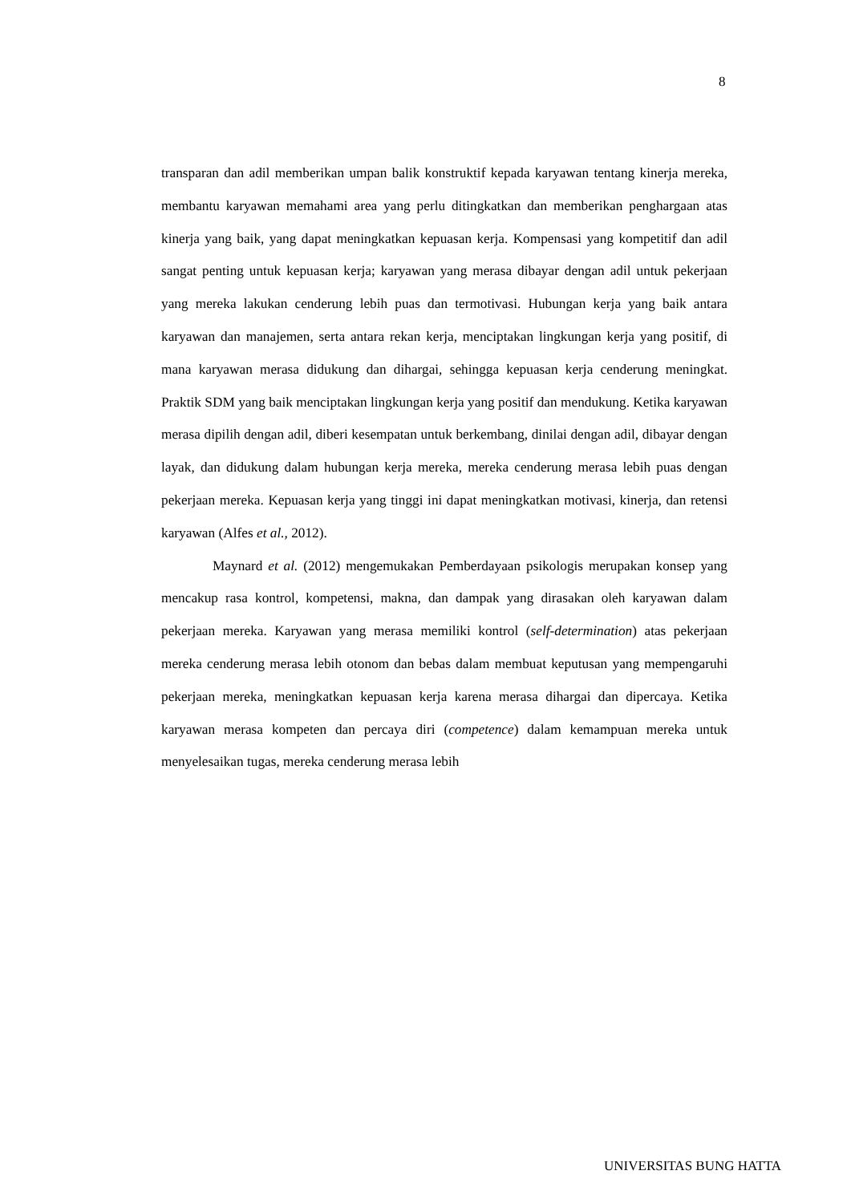8
transparan dan adil memberikan umpan balik konstruktif kepada karyawan tentang kinerja mereka, membantu karyawan memahami area yang perlu ditingkatkan dan memberikan penghargaan atas kinerja yang baik, yang dapat meningkatkan kepuasan kerja. Kompensasi yang kompetitif dan adil sangat penting untuk kepuasan kerja; karyawan yang merasa dibayar dengan adil untuk pekerjaan yang mereka lakukan cenderung lebih puas dan termotivasi. Hubungan kerja yang baik antara karyawan dan manajemen, serta antara rekan kerja, menciptakan lingkungan kerja yang positif, di mana karyawan merasa didukung dan dihargai, sehingga kepuasan kerja cenderung meningkat. Praktik SDM yang baik menciptakan lingkungan kerja yang positif dan mendukung. Ketika karyawan merasa dipilih dengan adil, diberi kesempatan untuk berkembang, dinilai dengan adil, dibayar dengan layak, dan didukung dalam hubungan kerja mereka, mereka cenderung merasa lebih puas dengan pekerjaan mereka. Kepuasan kerja yang tinggi ini dapat meningkatkan motivasi, kinerja, dan retensi karyawan (Alfes et al., 2012).
Maynard et al. (2012) mengemukakan Pemberdayaan psikologis merupakan konsep yang mencakup rasa kontrol, kompetensi, makna, dan dampak yang dirasakan oleh karyawan dalam pekerjaan mereka. Karyawan yang merasa memiliki kontrol (self-determination) atas pekerjaan mereka cenderung merasa lebih otonom dan bebas dalam membuat keputusan yang mempengaruhi pekerjaan mereka, meningkatkan kepuasan kerja karena merasa dihargai dan dipercaya. Ketika karyawan merasa kompeten dan percaya diri (competence) dalam kemampuan mereka untuk menyelesaikan tugas, mereka cenderung merasa lebih
UNIVERSITAS BUNG HATTA